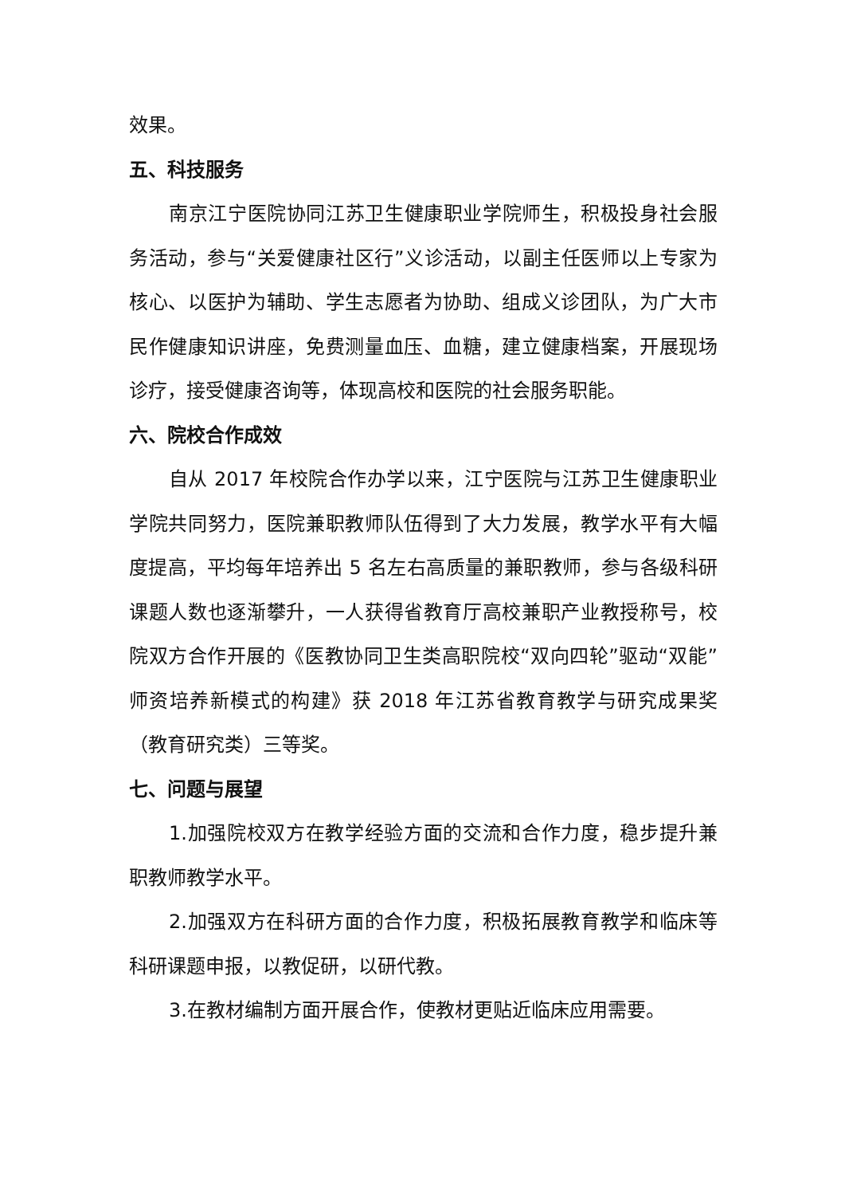效果。
五、科技服务
南京江宁医院协同江苏卫生健康职业学院师生，积极投身社会服务活动，参与“关爱健康社区行”义诊活动，以副主任医师以上专家为核心、以医护为辅助、学生志愿者为协助、组成义诊团队，为广大市民作健康知识讲座，免费测量血压、血糖，建立健康档案，开展现场诊疗，接受健康咨询等，体现高校和医院的社会服务职能。
六、院校合作成效
自从 2017 年校院合作办学以来，江宁医院与江苏卫生健康职业学院共同努力，医院兼职教师队伍得到了大力发展，教学水平有大幅度提高，平均每年培养出 5 名左右高质量的兼职教师，参与各级科研课题人数也逐渐攀升，一人获得省教育厅高校兼职产业教授称号，校院双方合作开展的《医教协同卫生类高职院校“双向四轮”驱动“双能”师资培养新模式的构建》获 2018 年江苏省教育教学与研究成果奖（教育研究类）三等奖。
七、问题与展望
1.加强院校双方在教学经验方面的交流和合作力度，稳步提升兼职教师教学水平。
2.加强双方在科研方面的合作力度，积极拓展教育教学和临床等科研课题申报，以教促研，以研代教。
3.在教材编制方面开展合作，使教材更贴近临床应用需要。